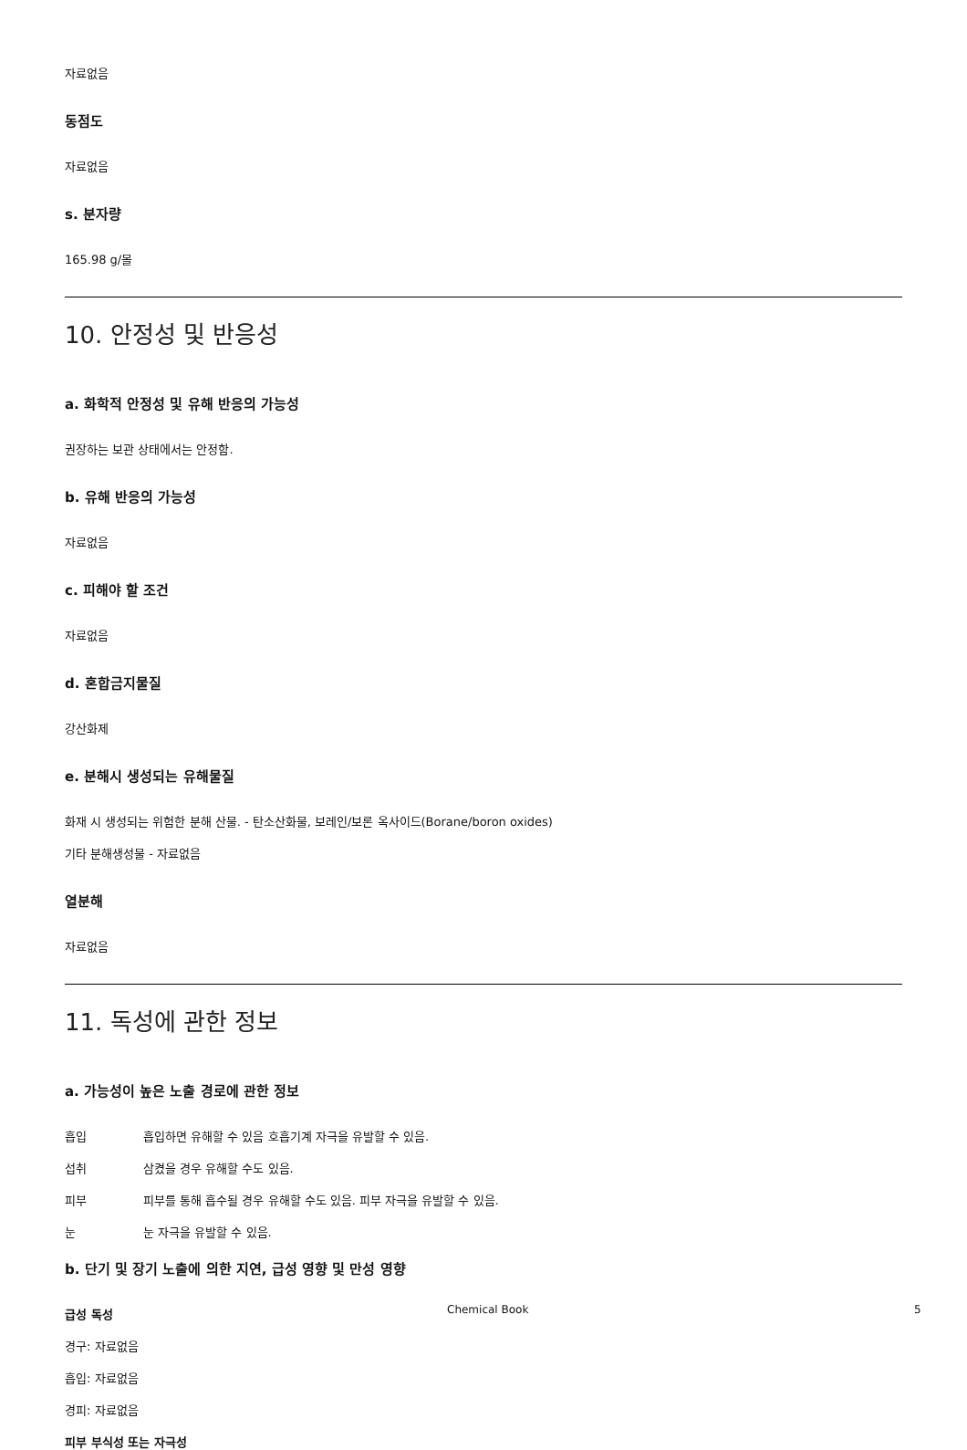자료없음
동점도
자료없음
s. 분자량
165.98 g/몰
10. 안정성 및 반응성
a. 화학적 안정성 및 유해 반응의 가능성
권장하는 보관 상태에서는 안정함.
b. 유해 반응의 가능성
자료없음
c. 피해야 할 조건
자료없음
d. 혼합금지물질
강산화제
e. 분해시 생성되는 유해물질
화재 시 생성되는 위험한 분해 산물. - 탄소산화물, 보레인/보론 옥사이드(Borane/boron oxides)
기타 분해생성물 - 자료없음
열분해
자료없음
11. 독성에 관한 정보
a. 가능성이 높은 노출 경로에 관한 정보
흡입 흡입하면 유해할 수 있음 호흡기계 자극을 유발할 수 있음.
섭취 삼켰을 경우 유해할 수도 있음.
피부 피부를 통해 흡수될 경우 유해할 수도 있음. 피부 자극을 유발할 수 있음.
눈 눈 자극을 유발할 수 있음.
b. 단기 및 장기 노출에 의한 지연, 급성 영향 및 만성 영향
급성 독성
경구: 자료없음
흡입: 자료없음
경피: 자료없음
피부 부식성 또는 자극성
Chemical Book 5